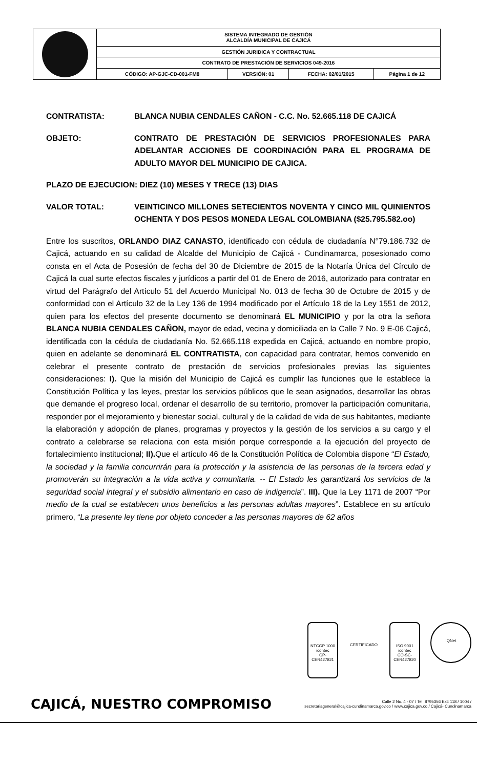| | SISTEMA INTEGRADO DE GESTIÓN ALCALDÍA MUNICIPAL DE CAJICÁ | | | |
| | GESTIÓN JURIDICA Y CONTRACTUAL | | | |
| | CONTRATO DE PRESTACIÓN DE SERVICIOS 049-2016 | | | |
| | CÓDIGO: AP-GJC-CD-001-FM8 | VERSIÓN: 01 | FECHA: 02/01/2015 | Página 1 de 12 |
CONTRATISTA: BLANCA NUBIA CENDALES CAÑON - C.C. No. 52.665.118 DE CAJICÁ
OBJETO: CONTRATO DE PRESTACIÓN DE SERVICIOS PROFESIONALES PARA ADELANTAR ACCIONES DE COORDINACIÓN PARA EL PROGRAMA DE ADULTO MAYOR DEL MUNICIPIO DE CAJICA.
PLAZO DE EJECUCION: DIEZ (10) MESES Y TRECE (13) DIAS
VALOR TOTAL: VEINTICINCO MILLONES SETECIENTOS NOVENTA Y CINCO MIL QUINIENTOS OCHENTA Y DOS PESOS MONEDA LEGAL COLOMBIANA ($25.795.582.oo)
Entre los suscritos, ORLANDO DIAZ CANASTO, identificado con cédula de ciudadanía N°79.186.732 de Cajicá, actuando en su calidad de Alcalde del Municipio de Cajicá - Cundinamarca, posesionado como consta en el Acta de Posesión de fecha del 30 de Diciembre de 2015 de la Notaría Única del Círculo de Cajicá la cual surte efectos fiscales y jurídicos a partir del 01 de Enero de 2016, autorizado para contratar en virtud del Parágrafo del Artículo 51 del Acuerdo Municipal No. 013 de fecha 30 de Octubre de 2015 y de conformidad con el Artículo 32 de la Ley 136 de 1994 modificado por el Artículo 18 de la Ley 1551 de 2012, quien para los efectos del presente documento se denominará EL MUNICIPIO y por la otra la señora BLANCA NUBIA CENDALES CAÑON, mayor de edad, vecina y domiciliada en la Calle 7 No. 9 E-06 Cajicá, identificada con la cédula de ciudadanía No. 52.665.118 expedida en Cajicá, actuando en nombre propio, quien en adelante se denominará EL CONTRATISTA, con capacidad para contratar, hemos convenido en celebrar el presente contrato de prestación de servicios profesionales previas las siguientes consideraciones: I). Que la misión del Municipio de Cajicá es cumplir las funciones que le establece la Constitución Política y las leyes, prestar los servicios públicos que le sean asignados, desarrollar las obras que demande el progreso local, ordenar el desarrollo de su territorio, promover la participación comunitaria, responder por el mejoramiento y bienestar social, cultural y de la calidad de vida de sus habitantes, mediante la elaboración y adopción de planes, programas y proyectos y la gestión de los servicios a su cargo y el contrato a celebrarse se relaciona con esta misión porque corresponde a la ejecución del proyecto de fortalecimiento institucional; II). Que el artículo 46 de la Constitución Política de Colombia dispone “El Estado, la sociedad y la familia concurrirán para la protección y la asistencia de las personas de la tercera edad y promoverán su integración a la vida activa y comunitaria. -- El Estado les garantizará los servicios de la seguridad social integral y el subsidio alimentario en caso de indigencia”. III). Que la Ley 1171 de 2007 “Por medio de la cual se establecen unos beneficios a las personas adultas mayores”. Establece en su artículo primero, “La presente ley tiene por objeto conceder a las personas mayores de 62 años
NTCGP 1000
icontec
GP-CER427821
CERTIFICADO ISO 9001
icontec
CO-SC-CER427820
IQNet
CAJICÁ, NUESTRO COMPROMISO
Calle 2 No. 4 - 07 / Tel: 8795356 Ext: 118 / 1004 /
secretariageneral@cajica-cundinamarca.gov.co / www.cajica.gov.co / Cajicá- Cundinamarca